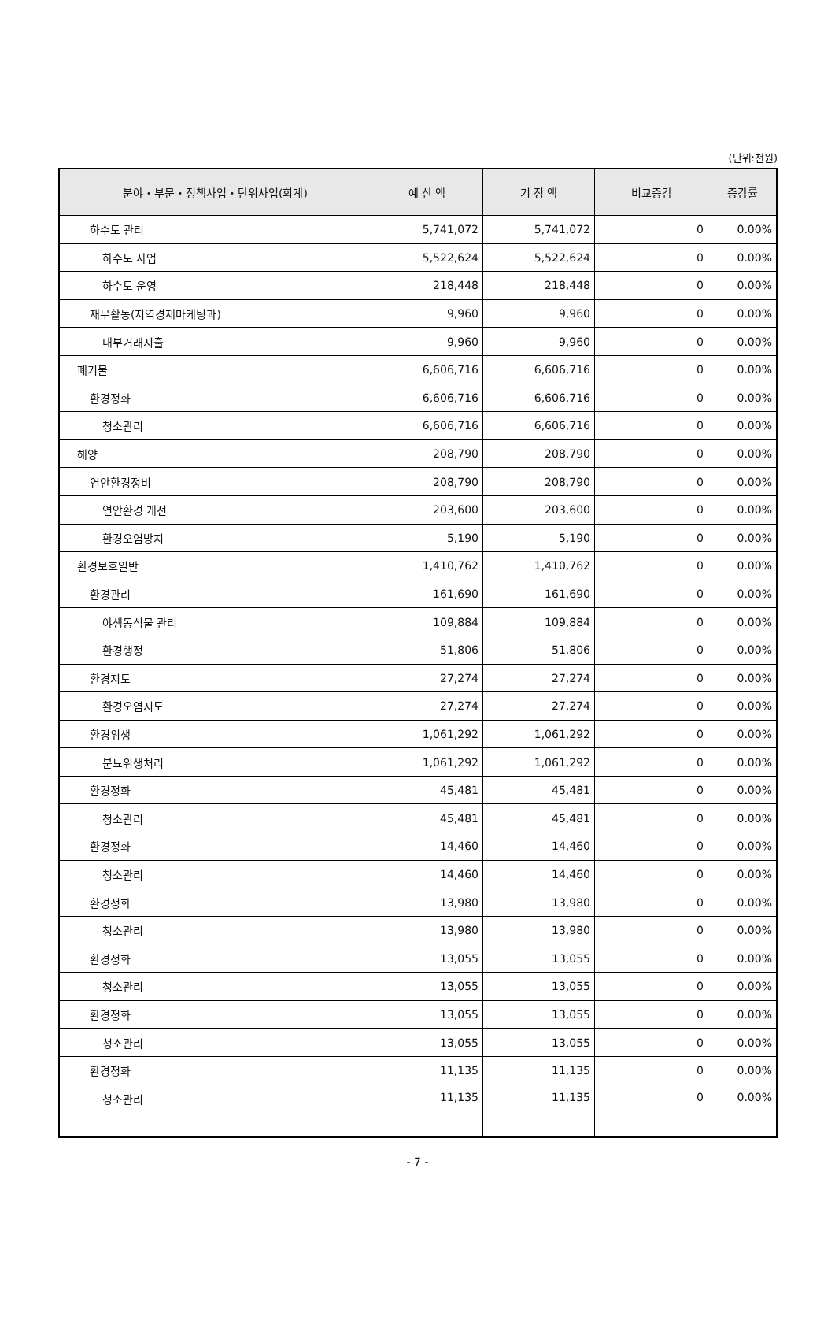(단위:천원)
| 분야・부문・정책사업・단위사업(회계) | 예 산 액 | 기 정 액 | 비교증감 | 증감률 |
| --- | --- | --- | --- | --- |
| 하수도 관리 | 5,741,072 | 5,741,072 | 0 | 0.00% |
| 하수도 사업 | 5,522,624 | 5,522,624 | 0 | 0.00% |
| 하수도 운영 | 218,448 | 218,448 | 0 | 0.00% |
| 재무활동(지역경제마케팅과) | 9,960 | 9,960 | 0 | 0.00% |
| 내부거래지출 | 9,960 | 9,960 | 0 | 0.00% |
| 폐기물 | 6,606,716 | 6,606,716 | 0 | 0.00% |
| 환경정화 | 6,606,716 | 6,606,716 | 0 | 0.00% |
| 청소관리 | 6,606,716 | 6,606,716 | 0 | 0.00% |
| 해양 | 208,790 | 208,790 | 0 | 0.00% |
| 연안환경정비 | 208,790 | 208,790 | 0 | 0.00% |
| 연안환경 개선 | 203,600 | 203,600 | 0 | 0.00% |
| 환경오염방지 | 5,190 | 5,190 | 0 | 0.00% |
| 환경보호일반 | 1,410,762 | 1,410,762 | 0 | 0.00% |
| 환경관리 | 161,690 | 161,690 | 0 | 0.00% |
| 야생동식물 관리 | 109,884 | 109,884 | 0 | 0.00% |
| 환경행정 | 51,806 | 51,806 | 0 | 0.00% |
| 환경지도 | 27,274 | 27,274 | 0 | 0.00% |
| 환경오염지도 | 27,274 | 27,274 | 0 | 0.00% |
| 환경위생 | 1,061,292 | 1,061,292 | 0 | 0.00% |
| 분뇨위생처리 | 1,061,292 | 1,061,292 | 0 | 0.00% |
| 환경정화 | 45,481 | 45,481 | 0 | 0.00% |
| 청소관리 | 45,481 | 45,481 | 0 | 0.00% |
| 환경정화 | 14,460 | 14,460 | 0 | 0.00% |
| 청소관리 | 14,460 | 14,460 | 0 | 0.00% |
| 환경정화 | 13,980 | 13,980 | 0 | 0.00% |
| 청소관리 | 13,980 | 13,980 | 0 | 0.00% |
| 환경정화 | 13,055 | 13,055 | 0 | 0.00% |
| 청소관리 | 13,055 | 13,055 | 0 | 0.00% |
| 환경정화 | 13,055 | 13,055 | 0 | 0.00% |
| 청소관리 | 13,055 | 13,055 | 0 | 0.00% |
| 환경정화 | 11,135 | 11,135 | 0 | 0.00% |
| 청소관리 | 11,135 | 11,135 | 0 | 0.00% |
- 7 -